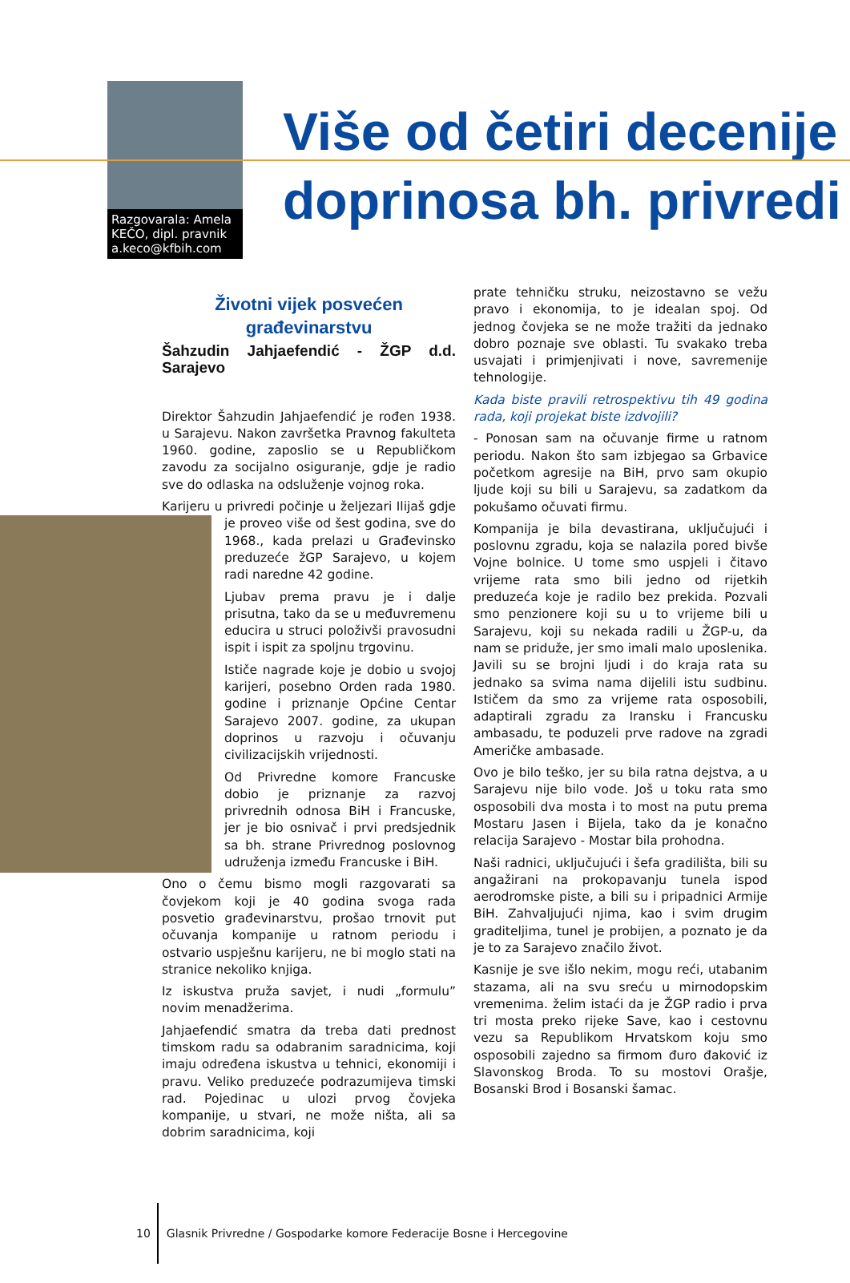Razgovarala: Amela KEČO, dipl. pravnik a.keco@kfbih.com
Više od četiri decenije
doprinosa bh. privredi
Životni vijek posvećen
građevinarstvu
Šahzudin Jahjaefendić - ŽGP d.d. Sarajevo
Direktor Šahzudin Jahjaefendić je rođen 1938. u Sarajevu. Nakon završetka Pravnog fakulteta 1960. godine, zaposlio se u Republičkom zavodu za socijalno osiguranje, gdje je radio sve do odlaska na odsluženje vojnog roka.
Karijeru u privredi počinje u željezari Ilijaš gdje je proveo više od šest godina, sve do 1968., kada prelazi u Građevinsko preduzeće žGP Sarajevo, u kojem radi naredne 42 godine.
Ljubav prema pravu je i dalje prisutna, tako da se u međuvremenu educira u struci položivši pravosudni ispit i ispit za spoljnu trgovinu.
Ističe nagrade koje je dobio u svojoj karijeri, posebno Orden rada 1980. godine i priznanje Općine Centar Sarajevo 2007. godine, za ukupan doprinos u razvoju i očuvanju civilizacijskih vrijednosti.
Od Privredne komore Francuske dobio je priznanje za razvoj privrednih odnosa BiH i Francuske, jer je bio osnivač i prvi predsjednik sa bh. strane Privrednog poslovnog udruženja između Francuske i BiH.
Ono o čemu bismo mogli razgovarati sa čovjekom koji je 40 godina svoga rada posvetio građevinarstvu, prošao trnovit put očuvanja kompanije u ratnom periodu i ostvario uspješnu karijeru, ne bi moglo stati na stranice nekoliko knjiga.
Iz iskustva pruža savjet, i nudi „formulu” novim menadžerima.
Jahjaefendić smatra da treba dati prednost timskom radu sa odabranim saradnicima, koji imaju određena iskustva u tehnici, ekonomiji i pravu. Veliko preduzeće podrazumijeva timski rad. Pojedinac u ulozi prvog čovjeka kompanije, u stvari, ne može ništa, ali sa dobrim saradnicima, koji
prate tehničku struku, neizostavno se vežu pravo i ekonomija, to je idealan spoj. Od jednog čovjeka se ne može tražiti da jednako dobro poznaje sve oblasti. Tu svakako treba usvajati i primjenjivati i nove, savremenije tehnologije.
Kada biste pravili retrospektivu tih 49 godina rada, koji projekat biste izdvojili?
- Ponosan sam na očuvanje firme u ratnom periodu. Nakon što sam izbjegao sa Grbavice početkom agresije na BiH, prvo sam okupio ljude koji su bili u Sarajevu, sa zadatkom da pokušamo očuvati firmu.
Kompanija je bila devastirana, uključujući i poslovnu zgradu, koja se nalazila pored bivše Vojne bolnice. U tome smo uspjeli i čitavo vrijeme rata smo bili jedno od rijetkih preduzeća koje je radilo bez prekida. Pozvali smo penzionere koji su u to vrijeme bili u Sarajevu, koji su nekada radili u ŽGP-u, da nam se priduže, jer smo imali malo uposlenika. Javili su se brojni ljudi i do kraja rata su jednako sa svima nama dijelili istu sudbinu. Ističem da smo za vrijeme rata osposobili, adaptirali zgradu za Iransku i Francusku ambasadu, te poduzeli prve radove na zgradi Američke ambasade.
Ovo je bilo teško, jer su bila ratna dejstva, a u Sarajevu nije bilo vode. Još u toku rata smo osposobili dva mosta i to most na putu prema Mostaru Jasen i Bijela, tako da je konačno relacija Sarajevo - Mostar bila prohodna.
Naši radnici, uključujući i šefa gradilišta, bili su angažirani na prokopavanju tunela ispod aerodromske piste, a bili su i pripadnici Armije BiH. Zahvaljujući njima, kao i svim drugim graditeljima, tunel je probijen, a poznato je da je to za Sarajevo značilo život.
Kasnije je sve išlo nekim, mogu reći, utabanim stazama, ali na svu sreću u mirnodopskim vremenima. želim istaći da je ŽGP radio i prva tri mosta preko rijeke Save, kao i cestovnu vezu sa Republikom Hrvatskom koju smo osposobili zajedno sa firmom đuro đaković iz Slavonskog Broda. To su mostovi Orašje, Bosanski Brod i Bosanski šamac.
10 Glasnik Privredne / Gospodarke komore Federacije Bosne i Hercegovine